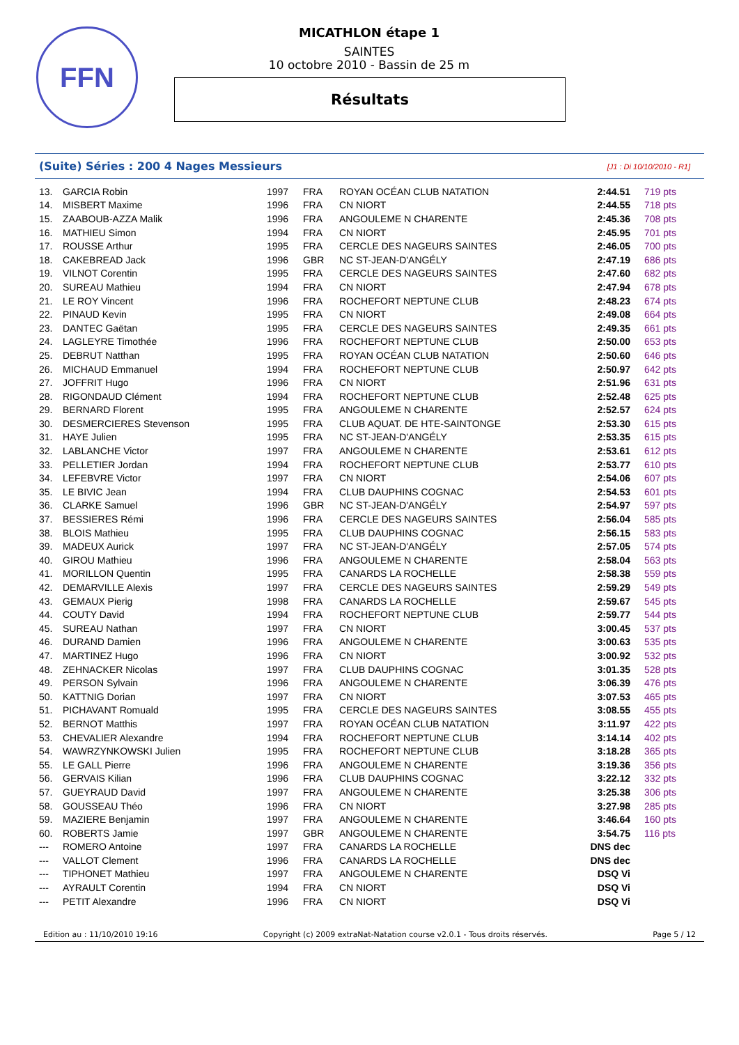FFN
MICATHLON étape 1
SAINTES
10 octobre 2010 - Bassin de 25 m
Résultats
(Suite) Séries : 200 4 Nages Messieurs [J1 : Di 10/10/2010 - R1]
| 13. | GARCIA Robin | 1997 | FRA | ROYAN OCÉAN CLUB NATATION | 2:44.51 | 719 pts |
| 14. | MISBERT Maxime | 1996 | FRA | CN NIORT | 2:44.55 | 718 pts |
| 15. | ZAABOUB-AZZA Malik | 1996 | FRA | ANGOULEME N CHARENTE | 2:45.36 | 708 pts |
| 16. | MATHIEU Simon | 1994 | FRA | CN NIORT | 2:45.95 | 701 pts |
| 17. | ROUSSE Arthur | 1995 | FRA | CERCLE DES NAGEURS SAINTES | 2:46.05 | 700 pts |
| 18. | CAKEBREAD Jack | 1996 | GBR | NC ST-JEAN-D'ANGÉLY | 2:47.19 | 686 pts |
| 19. | VILNOT Corentin | 1995 | FRA | CERCLE DES NAGEURS SAINTES | 2:47.60 | 682 pts |
| 20. | SUREAU Mathieu | 1994 | FRA | CN NIORT | 2:47.94 | 678 pts |
| 21. | LE ROY Vincent | 1996 | FRA | ROCHEFORT NEPTUNE CLUB | 2:48.23 | 674 pts |
| 22. | PINAUD Kevin | 1995 | FRA | CN NIORT | 2:49.08 | 664 pts |
| 23. | DANTEC Gaëtan | 1995 | FRA | CERCLE DES NAGEURS SAINTES | 2:49.35 | 661 pts |
| 24. | LAGLEYRE Timothée | 1996 | FRA | ROCHEFORT NEPTUNE CLUB | 2:50.00 | 653 pts |
| 25. | DEBRUT Natthan | 1995 | FRA | ROYAN OCÉAN CLUB NATATION | 2:50.60 | 646 pts |
| 26. | MICHAUD Emmanuel | 1994 | FRA | ROCHEFORT NEPTUNE CLUB | 2:50.97 | 642 pts |
| 27. | JOFFRIT Hugo | 1996 | FRA | CN NIORT | 2:51.96 | 631 pts |
| 28. | RIGONDAUD Clément | 1994 | FRA | ROCHEFORT NEPTUNE CLUB | 2:52.48 | 625 pts |
| 29. | BERNARD Florent | 1995 | FRA | ANGOULEME N CHARENTE | 2:52.57 | 624 pts |
| 30. | DESMERCIERES Stevenson | 1995 | FRA | CLUB AQUAT. DE HTE-SAINTONGE | 2:53.30 | 615 pts |
| 31. | HAYE Julien | 1995 | FRA | NC ST-JEAN-D'ANGÉLY | 2:53.35 | 615 pts |
| 32. | LABLANCHE Victor | 1997 | FRA | ANGOULEME N CHARENTE | 2:53.61 | 612 pts |
| 33. | PELLETIER Jordan | 1994 | FRA | ROCHEFORT NEPTUNE CLUB | 2:53.77 | 610 pts |
| 34. | LEFEBVRE Victor | 1997 | FRA | CN NIORT | 2:54.06 | 607 pts |
| 35. | LE BIVIC Jean | 1994 | FRA | CLUB DAUPHINS COGNAC | 2:54.53 | 601 pts |
| 36. | CLARKE Samuel | 1996 | GBR | NC ST-JEAN-D'ANGÉLY | 2:54.97 | 597 pts |
| 37. | BESSIERES Rémi | 1996 | FRA | CERCLE DES NAGEURS SAINTES | 2:56.04 | 585 pts |
| 38. | BLOIS Mathieu | 1995 | FRA | CLUB DAUPHINS COGNAC | 2:56.15 | 583 pts |
| 39. | MADEUX Aurick | 1997 | FRA | NC ST-JEAN-D'ANGÉLY | 2:57.05 | 574 pts |
| 40. | GIROU Mathieu | 1996 | FRA | ANGOULEME N CHARENTE | 2:58.04 | 563 pts |
| 41. | MORILLON Quentin | 1995 | FRA | CANARDS LA ROCHELLE | 2:58.38 | 559 pts |
| 42. | DEMARVILLE Alexis | 1997 | FRA | CERCLE DES NAGEURS SAINTES | 2:59.29 | 549 pts |
| 43. | GEMAUX Pierig | 1998 | FRA | CANARDS LA ROCHELLE | 2:59.67 | 545 pts |
| 44. | COUTY David | 1994 | FRA | ROCHEFORT NEPTUNE CLUB | 2:59.77 | 544 pts |
| 45. | SUREAU Nathan | 1997 | FRA | CN NIORT | 3:00.45 | 537 pts |
| 46. | DURAND Damien | 1996 | FRA | ANGOULEME N CHARENTE | 3:00.63 | 535 pts |
| 47. | MARTINEZ Hugo | 1996 | FRA | CN NIORT | 3:00.92 | 532 pts |
| 48. | ZEHNACKER Nicolas | 1997 | FRA | CLUB DAUPHINS COGNAC | 3:01.35 | 528 pts |
| 49. | PERSON Sylvain | 1996 | FRA | ANGOULEME N CHARENTE | 3:06.39 | 476 pts |
| 50. | KATTNIG Dorian | 1997 | FRA | CN NIORT | 3:07.53 | 465 pts |
| 51. | PICHAVANT Romuald | 1995 | FRA | CERCLE DES NAGEURS SAINTES | 3:08.55 | 455 pts |
| 52. | BERNOT Matthis | 1997 | FRA | ROYAN OCÉAN CLUB NATATION | 3:11.97 | 422 pts |
| 53. | CHEVALIER Alexandre | 1994 | FRA | ROCHEFORT NEPTUNE CLUB | 3:14.14 | 402 pts |
| 54. | WAWRZYNKOWSKI Julien | 1995 | FRA | ROCHEFORT NEPTUNE CLUB | 3:18.28 | 365 pts |
| 55. | LE GALL Pierre | 1996 | FRA | ANGOULEME N CHARENTE | 3:19.36 | 356 pts |
| 56. | GERVAIS Kilian | 1996 | FRA | CLUB DAUPHINS COGNAC | 3:22.12 | 332 pts |
| 57. | GUEYRAUD David | 1997 | FRA | ANGOULEME N CHARENTE | 3:25.38 | 306 pts |
| 58. | GOUSSEAU Théo | 1996 | FRA | CN NIORT | 3:27.98 | 285 pts |
| 59. | MAZIERE Benjamin | 1997 | FRA | ANGOULEME N CHARENTE | 3:46.64 | 160 pts |
| 60. | ROBERTS Jamie | 1997 | GBR | ANGOULEME N CHARENTE | 3:54.75 | 116 pts |
| --- | ROMERO Antoine | 1997 | FRA | CANARDS LA ROCHELLE | DNS dec | |
| --- | VALLOT Clement | 1996 | FRA | CANARDS LA ROCHELLE | DNS dec | |
| --- | TIPHONET Mathieu | 1997 | FRA | ANGOULEME N CHARENTE | DSQ Vi | |
| --- | AYRAULT Corentin | 1994 | FRA | CN NIORT | DSQ Vi | |
| --- | PETIT Alexandre | 1996 | FRA | CN NIORT | DSQ Vi | |
Edition au : 11/10/2010 19:16 Copyright (c) 2009 extraNat-Natation course v2.0.1 - Tous droits réservés. Page 5 / 12